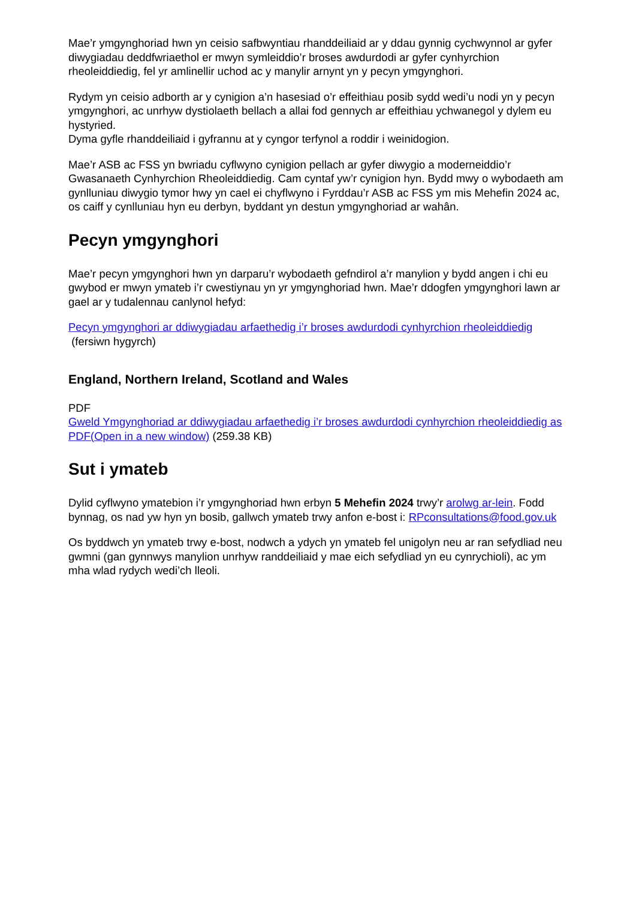Mae’r ymgynghoriad hwn yn ceisio safbwyntiau rhanddeiliaid ar y ddau gynnig cychwynnol ar gyfer diwygiadau deddfwriaethol er mwyn symleiddio’r broses awdurdodi ar gyfer cynhyrchion rheoleiddiedig, fel yr amlinellir uchod ac y manylir arnynt yn y pecyn ymgynghori.
Rydym yn ceisio adborth ar y cynigion a’n hasesiad o’r effeithiau posib sydd wedi’u nodi yn y pecyn ymgynghori, ac unrhyw dystiolaeth bellach a allai fod gennych ar effeithiau ychwanegol y dylem eu hystyried.
Dyma gyfle rhanddeiliaid i gyfrannu at y cyngor terfynol a roddir i weinidogion.
Mae’r ASB ac FSS yn bwriadu cyflwyno cynigion pellach ar gyfer diwygio a moderneiddio’r Gwasanaeth Cynhyrchion Rheoleiddiedig. Cam cyntaf yw’r cynigion hyn. Bydd mwy o wybodaeth am gynlluniau diwygio tymor hwy yn cael ei chyflwyno i Fyrddau’r ASB ac FSS ym mis Mehefin 2024 ac, os caiff y cynlluniau hyn eu derbyn, byddant yn destun ymgynghoriad ar wahân.
Pecyn ymgynghori
Mae’r pecyn ymgynghori hwn yn darparu’r wybodaeth gefndirol a’r manylion y bydd angen i chi eu gwybod er mwyn ymateb i’r cwestiynau yn yr ymgynghoriad hwn. Mae’r ddogfen ymgynghori lawn ar gael ar y tudalennau canlynol hefyd:
Pecyn ymgynghori ar ddiwygiadau arfaethedig i’r broses awdurdodi cynhyrchion rheoleiddiedig
(fersiwn hygyrch)
England, Northern Ireland, Scotland and Wales
PDF
Gweld Ymgynghoriad ar ddiwygiadau arfaethedig i’r broses awdurdodi cynhyrchion rheoleiddiedig as PDF(Open in a new window) (259.38 KB)
Sut i ymateb
Dylid cyflwyno ymatebion i’r ymgynghoriad hwn erbyn 5 Mehefin 2024 trwy’r arolwg ar-lein. Fodd bynnag, os nad yw hyn yn bosib, gallwch ymateb trwy anfon e-bost i: RPconsultations@food.gov.uk
Os byddwch yn ymateb trwy e-bost, nodwch a ydych yn ymateb fel unigolyn neu ar ran sefydliad neu gwmni (gan gynnwys manylion unrhyw randdeiliaid y mae eich sefydliad yn eu cynrychioli), ac ym mha wlad rydych wedi’ch lleoli.